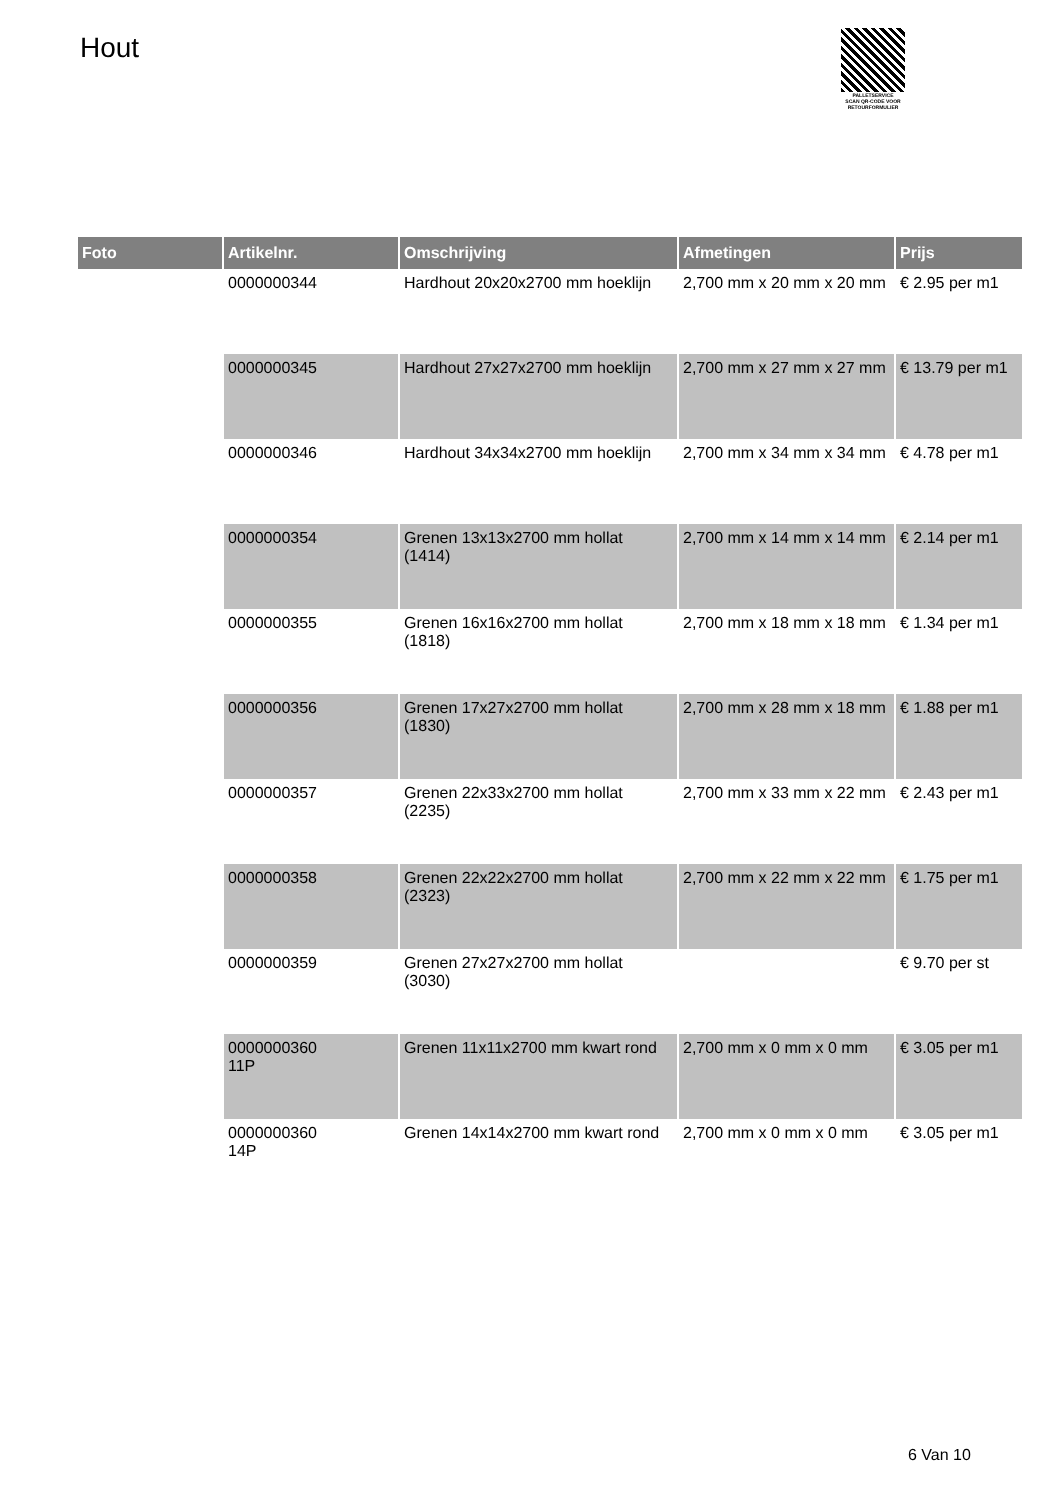Hout
PALLETSERVICE
SCAN QR-CODE VOOR RETOURFORMULIER
| Foto | Artikelnr. | Omschrijving | Afmetingen | Prijs |
| --- | --- | --- | --- | --- |
| | 0000000344 | Hardhout 20x20x2700 mm hoeklijn | 2,700 mm x 20 mm x 20 mm | € 2.95 per m1 |
| | 0000000345 | Hardhout 27x27x2700 mm hoeklijn | 2,700 mm x 27 mm x 27 mm | € 13.79 per m1 |
| | 0000000346 | Hardhout 34x34x2700 mm hoeklijn | 2,700 mm x 34 mm x 34 mm | € 4.78 per m1 |
| | 0000000354 | Grenen 13x13x2700 mm hollat (1414) | 2,700 mm x 14 mm x 14 mm | € 2.14 per m1 |
| | 0000000355 | Grenen 16x16x2700 mm hollat (1818) | 2,700 mm x 18 mm x 18 mm | € 1.34 per m1 |
| | 0000000356 | Grenen 17x27x2700 mm hollat (1830) | 2,700 mm x 28 mm x 18 mm | € 1.88 per m1 |
| | 0000000357 | Grenen 22x33x2700 mm hollat (2235) | 2,700 mm x 33 mm x 22 mm | € 2.43 per m1 |
| | 0000000358 | Grenen 22x22x2700 mm hollat (2323) | 2,700 mm x 22 mm x 22 mm | € 1.75 per m1 |
| | 0000000359 | Grenen 27x27x2700 mm hollat (3030) | | € 9.70 per st |
| | 0000000360 11P | Grenen 11x11x2700 mm kwart rond | 2,700 mm x 0 mm x 0 mm | € 3.05 per m1 |
| | 0000000360 14P | Grenen 14x14x2700 mm kwart rond | 2,700 mm x 0 mm x 0 mm | € 3.05 per m1 |
6 Van 10